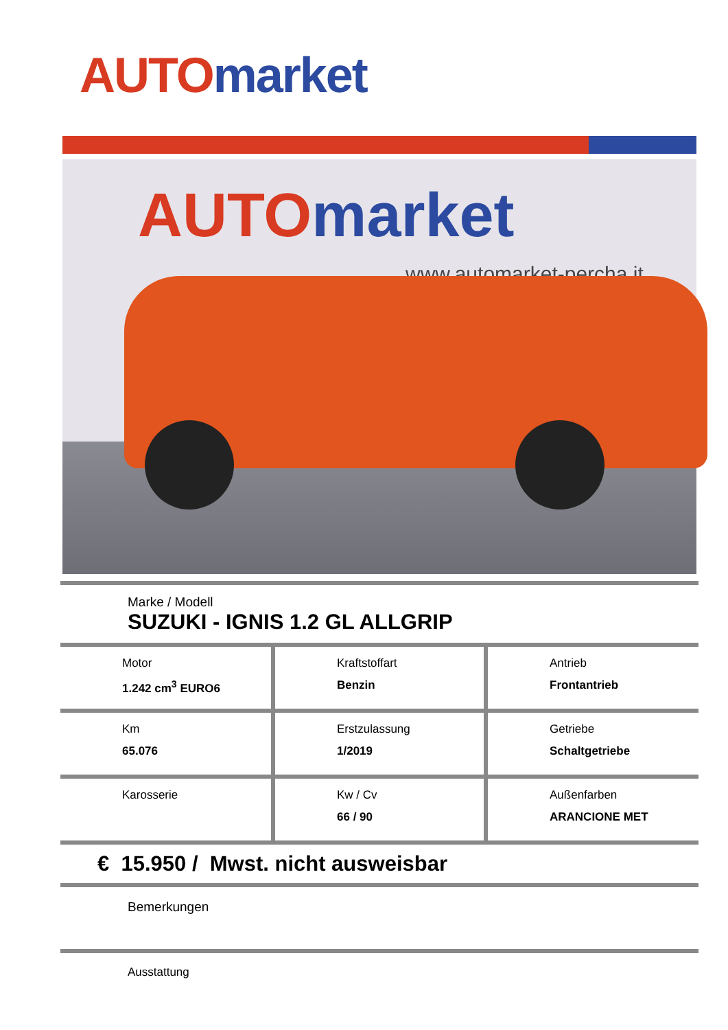AUTO market
AUTO market
www.automarket-percha.it
Marke / Modell
SUZUKI - IGNIS 1.2 GL ALLGRIP
| Motor 1.242 cm<sup>3</sup> EURO6 | Kraftstoffart Benzin | Antrieb Frontantrieb |
| Km 65.076 | Erstzulassung 1/2019 | Getriebe Schaltgetriebe |
| Karosserie | Kw / Cv 66 / 90 | Außenfarben ARANCIONE MET |
€ 15.950 / Mwst. nicht ausweisbar
Bemerkungen
Ausstattung